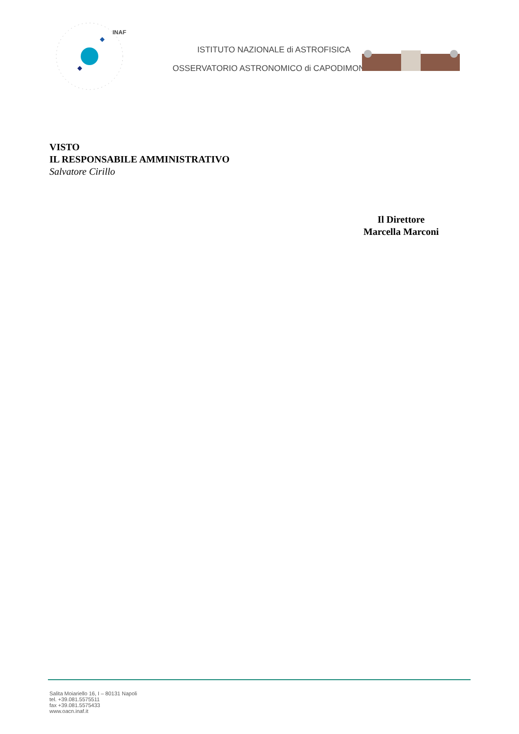INAF
ISTITUTO NAZIONALE di ASTROFISICA
OSSERVATORIO ASTRONOMICO di CAPODIMONTE
VISTO
IL RESPONSABILE AMMINISTRATIVO
Salvatore Cirillo
Il Direttore
Marcella Marconi
Salita Moiariello 16, I – 80131 Napoli
tel. +39.081.5575511
fax +39.081.5575433
www.oacn.inaf.it